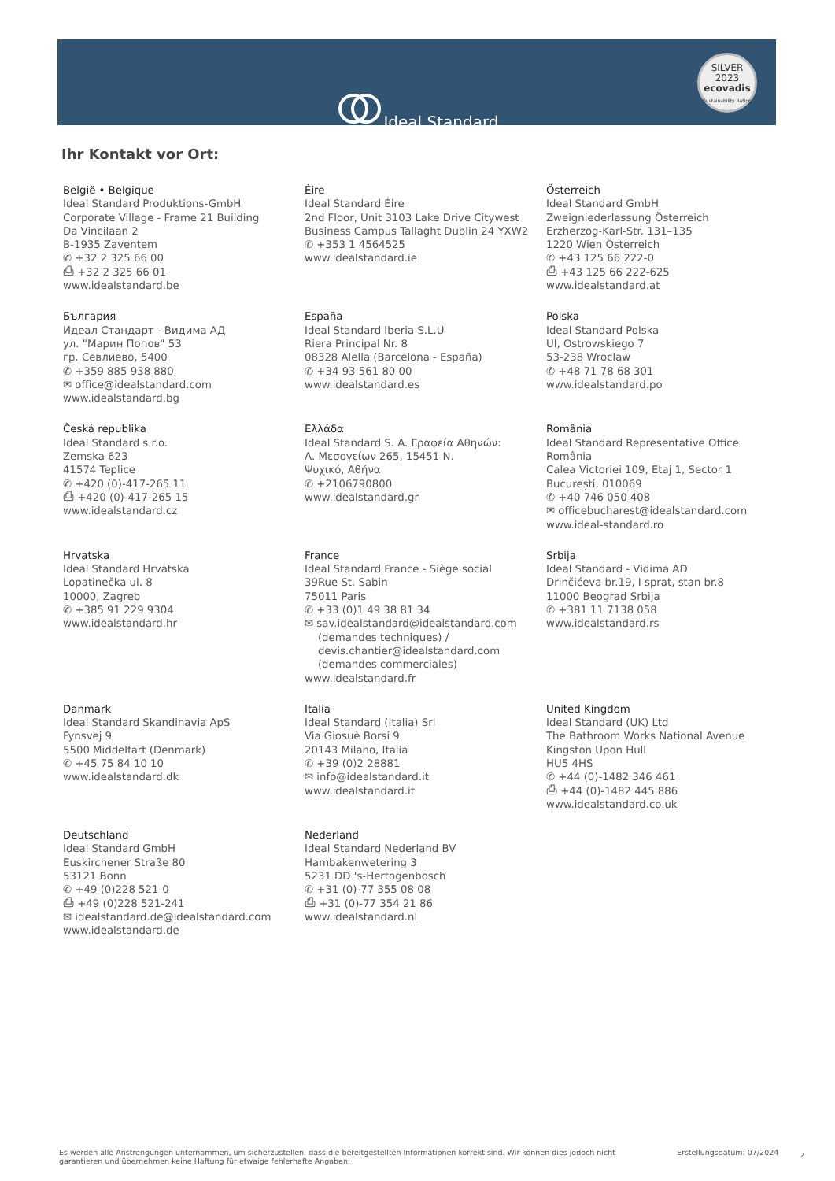Ideal Standard
SILVER
2023
ecovadis
Sustainability Rating
Ihr Kontakt vor Ort:
België • Belgique
Ideal Standard Produktions-GmbH
Corporate Village - Frame 21 Building
Da Vincilaan 2
B-1935 Zaventem
✆ +32 2 325 66 00
⎙ +32 2 325 66 01
www.idealstandard.be
Éire
Ideal Standard Éire
2nd Floor, Unit 3103 Lake Drive Citywest
Business Campus Tallaght Dublin 24 YXW2
✆ +353 1 4564525
www.idealstandard.ie
Österreich
Ideal Standard GmbH
Zweigniederlassung Österreich
Erzherzog-Karl-Str. 131–135
1220 Wien Österreich
✆ +43 125 66 222-0
⎙ +43 125 66 222-625
www.idealstandard.at
България
Идеал Стандарт - Видима АД
ул. "Марин Попов" 53
гр. Севлиево, 5400
✆ +359 885 938 880
✉ office@idealstandard.com
www.idealstandard.bg
España
Ideal Standard Iberia S.L.U
Riera Principal Nr. 8
08328 Alella (Barcelona - España)
✆ +34 93 561 80 00
www.idealstandard.es
Polska
Ideal Standard Polska
Ul, Ostrowskiego 7
53-238 Wroclaw
✆ +48 71 78 68 301
www.idealstandard.po
Česká republika
Ideal Standard s.r.o.
Zemska 623
41574 Teplice
✆ +420 (0)-417-265 11
⎙ +420 (0)-417-265 15
www.idealstandard.cz
Ελλάδα
Ideal Standard S. A. Γραφεία Αθηνών:
Λ. Μεσογείων 265, 15451 N.
Ψυχικό, Αθήνα
✆ +2106790800
www.idealstandard.gr
România
Ideal Standard Representative Office România
Calea Victoriei 109, Etaj 1, Sector 1
București, 010069
✆ +40 746 050 408
✉ officebucharest@idealstandard.com
www.ideal-standard.ro
Hrvatska
Ideal Standard Hrvatska
Lopatinečka ul. 8
10000, Zagreb
✆ +385 91 229 9304
www.idealstandard.hr
France
Ideal Standard France - Siège social
39Rue St. Sabin
75011 Paris
✆ +33 (0)1 49 38 81 34
✉ sav.idealstandard@idealstandard.com
(demandes techniques) /
devis.chantier@idealstandard.com
(demandes commerciales)
www.idealstandard.fr
Srbija
Ideal Standard - Vidima AD
Drinčićeva br.19, I sprat, stan br.8
11000 Beograd Srbija
✆ +381 11 7138 058
www.idealstandard.rs
Danmark
Ideal Standard Skandinavia ApS
Fynsvej 9
5500 Middelfart (Denmark)
✆ +45 75 84 10 10
www.idealstandard.dk
Italia
Ideal Standard (Italia) Srl
Via Giosuè Borsi 9
20143 Milano, Italia
✆ +39 (0)2 28881
✉ info@idealstandard.it
www.idealstandard.it
United Kingdom
Ideal Standard (UK) Ltd
The Bathroom Works National Avenue
Kingston Upon Hull
HU5 4HS
✆ +44 (0)-1482 346 461
⎙ +44 (0)-1482 445 886
www.idealstandard.co.uk
Deutschland
Ideal Standard GmbH
Euskirchener Straße 80
53121 Bonn
✆ +49 (0)228 521-0
⎙ +49 (0)228 521-241
✉ idealstandard.de@idealstandard.com
www.idealstandard.de
Nederland
Ideal Standard Nederland BV
Hambakenwetering 3
5231 DD 's-Hertogenbosch
✆ +31 (0)-77 355 08 08
⎙ +31 (0)-77 354 21 86
www.idealstandard.nl
Es werden alle Anstrengungen unternommen, um sicherzustellen, dass die bereitgestellten Informationen korrekt sind. Wir können dies jedoch nicht garantieren und übernehmen keine Haftung für etwaige fehlerhafte Angaben.
Erstellungsdatum: 07/2024 2